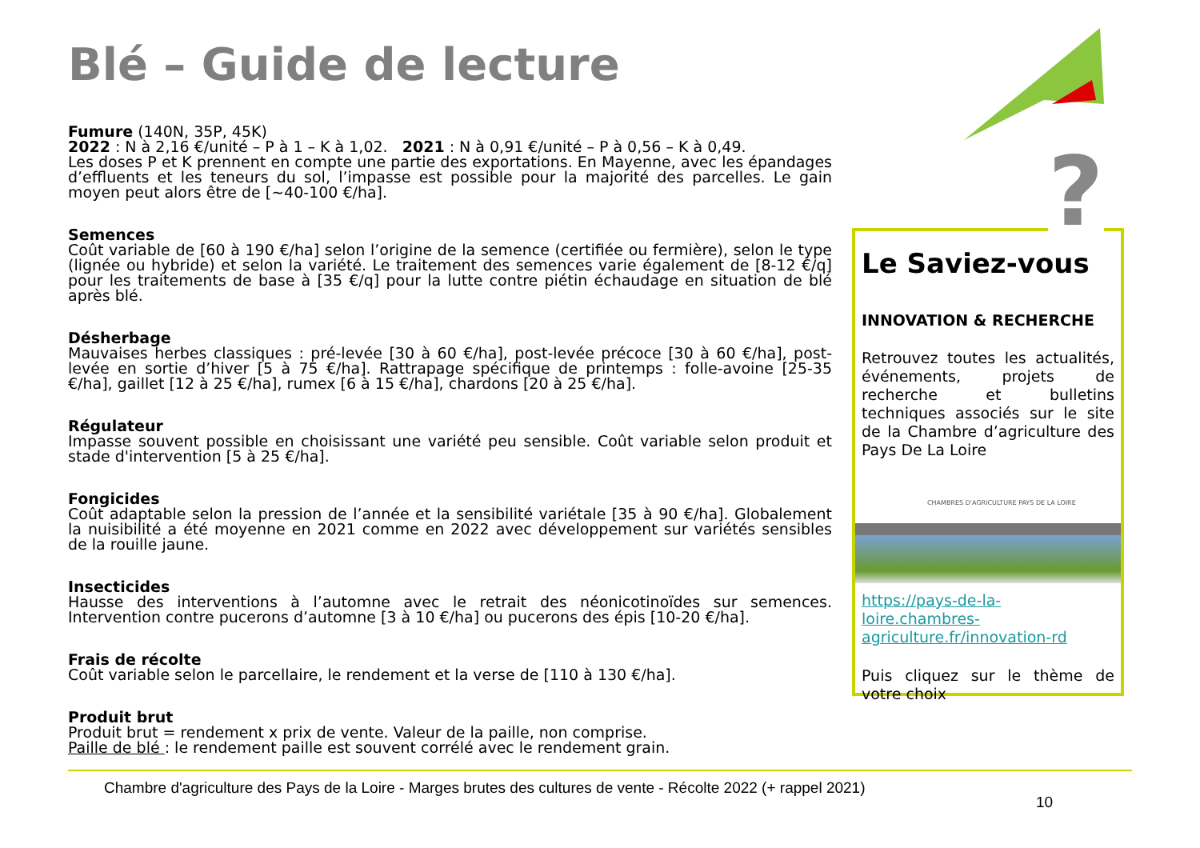Blé – Guide de lecture
Fumure (140N, 35P, 45K)
2022 : N à 2,16 €/unité – P à 1 – K à 1,02. 2021 : N à 0,91 €/unité – P à 0,56 – K à 0,49.
Les doses P et K prennent en compte une partie des exportations. En Mayenne, avec les épandages d’effluents et les teneurs du sol, l’impasse est possible pour la majorité des parcelles. Le gain moyen peut alors être de [~40-100 €/ha].
Semences
Coût variable de [60 à 190 €/ha] selon l’origine de la semence (certifiée ou fermière), selon le type (lignée ou hybride) et selon la variété. Le traitement des semences varie également de [8-12 €/q] pour les traitements de base à [35 €/q] pour la lutte contre piétin échaudage en situation de blé après blé.
Désherbage
Mauvaises herbes classiques : pré-levée [30 à 60 €/ha], post-levée précoce [30 à 60 €/ha], post-levée en sortie d’hiver [5 à 75 €/ha]. Rattrapage spécifique de printemps : folle-avoine [25-35 €/ha], gaillet [12 à 25 €/ha], rumex [6 à 15 €/ha], chardons [20 à 25 €/ha].
Régulateur
Impasse souvent possible en choisissant une variété peu sensible. Coût variable selon produit et stade d'intervention [5 à 25 €/ha].
Fongicides
Coût adaptable selon la pression de l’année et la sensibilité variétale [35 à 90 €/ha]. Globalement la nuisibilité a été moyenne en 2021 comme en 2022 avec développement sur variétés sensibles de la rouille jaune.
Insecticides
Hausse des interventions à l’automne avec le retrait des néonicotinoïdes sur semences. Intervention contre pucerons d’automne [3 à 10 €/ha] ou pucerons des épis [10-20 €/ha].
Frais de récolte
Coût variable selon le parcellaire, le rendement et la verse de [110 à 130 €/ha].
Produit brut
Produit brut = rendement x prix de vente. Valeur de la paille, non comprise.
Paille de blé : le rendement paille est souvent corrélé avec le rendement grain.
Le Saviez-vous
INNOVATION & RECHERCHE
Retrouvez toutes les actualités, événements, projets de recherche et bulletins techniques associés sur le site de la Chambre d’agriculture des Pays De La Loire
CHAMBRES D'AGRICULTURE PAYS DE LA LOIRE
https://pays-de-la-loire.chambres-agriculture.fr/innovation-rd
Puis cliquez sur le thème de votre choix
?
Chambre d'agriculture des Pays de la Loire - Marges brutes des cultures de vente - Récolte 2022 (+ rappel 2021)
10